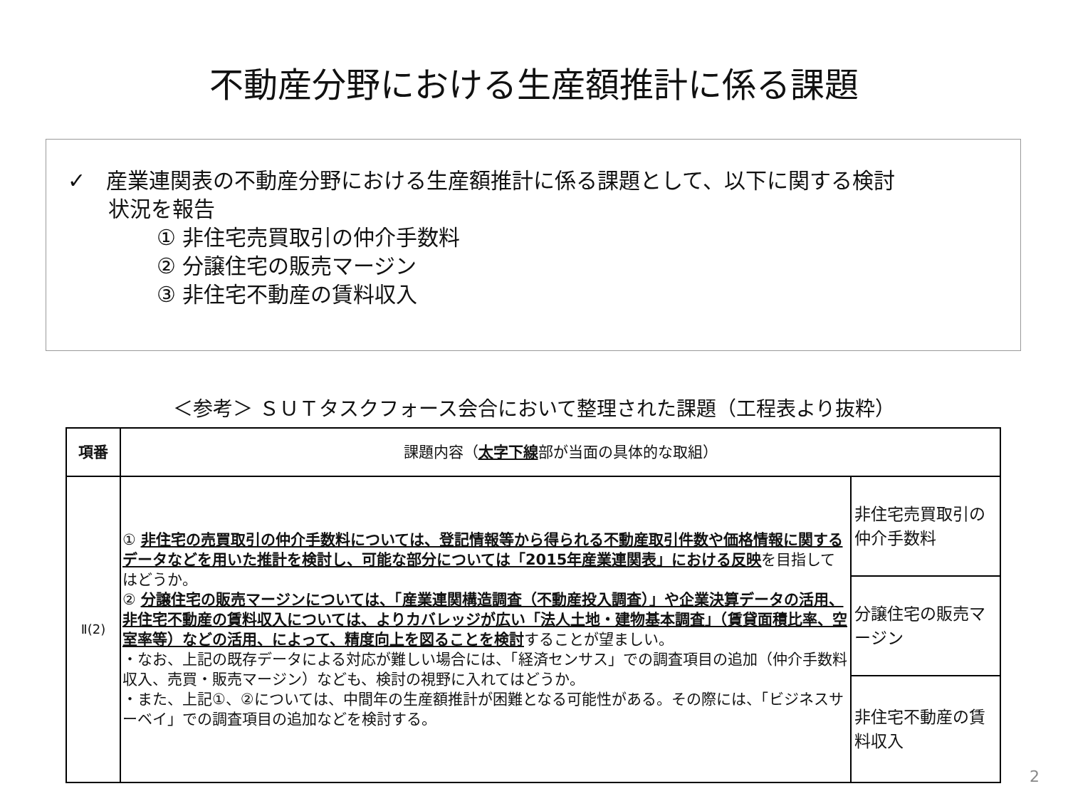不動産分野における生産額推計に係る課題
✓ 産業連関表の不動産分野における生産額推計に係る課題として、以下に関する検討
状況を報告
① 非住宅売買取引の仲介手数料
② 分譲住宅の販売マージン
③ 非住宅不動産の賃料収入
＜参考＞ ＳＵＴタスクフォース会合において整理された課題（工程表より抜粋）
| 項番 | 課題内容（ 太字下線 部が当面の具体的な取組） | |
| --- | --- | --- |
| Ⅱ(2) | ① 非住宅の売買取引の仲介手数料については、登記情報等から得られる不動産取引件数や価格情報に関するデータなどを用いた推計を検討し、可能な部分については「2015年産業連関表」における反映 を目指してはどうか。 ② 分譲住宅の販売マージンについては、「産業連関構造調査（不動産投入調査）」や企業決算データの活用、非住宅不動産の賃料収入については、よりカバレッジが広い「法人土地・建物基本調査」（賃貸面積比率、空室率等）などの活用、によって、精度向上を図ることを検討 することが望ましい。 ・なお、上記の既存データによる対応が難しい場合には、「経済センサス」での調査項目の追加（仲介手数料収入、売買・販売マージン）なども、検討の視野に入れてはどうか。 ・また、上記①、②については、中間年の生産額推計が困難となる可能性がある。その際には、「ビジネスサーベイ」での調査項目の追加などを検討する。 | 非住宅売買取引の仲介手数料 |
| | | 分譲住宅の販売マージン |
| | | 非住宅不動産の賃料収入 |
2